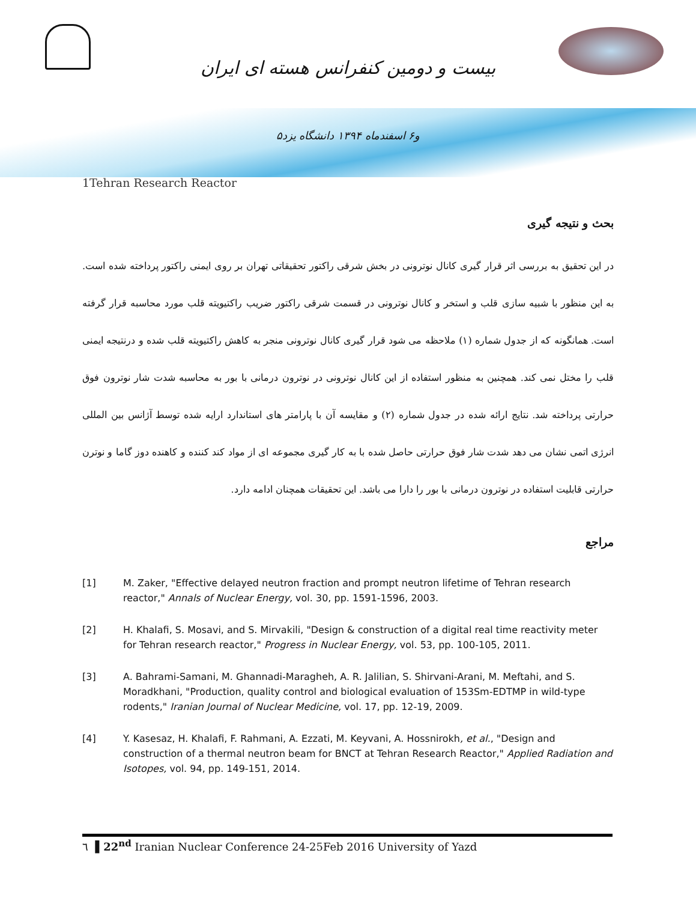بیست و دومین کنفرانس هسته ای ایران
۵و۶ اسفندماه ۱۳۹۴ دانشگاه یزد
1Tehran Research Reactor
بحث و نتیجه گیری
در این تحقیق به بررسی اثر قرار گیری کانال نوترونی در بخش شرقی راکتور تحقیقاتی تهران بر روی ایمنی راکتور پرداخته شده است. به این منظور با شبیه سازی قلب و استخر و کانال نوترونی در قسمت شرقی راکتور ضریب راکتیویته قلب مورد محاسبه قرار گرفته است. همانگونه که از جدول شماره (۱) ملاحظه می شود قرار گیری کانال نوترونی منجر به کاهش راکتیویته قلب شده و درنتیجه ایمنی قلب را مختل نمی کند. همچنین به منظور استفاده از این کانال نوترونی در نوترون درمانی با بور به محاسبه شدت شار نوترون فوق حرارتی پرداخته شد. نتایج ارائه شده در جدول شماره (۲) و مقایسه آن با پارامتر های استاندارد ارایه شده توسط آژانس بین المللی انرژی اتمی نشان می دهد شدت شار فوق حرارتی حاصل شده با به کار گیری مجموعه ای از مواد کند کننده و کاهنده دوز گاما و نوترن حرارتی قابلیت استفاده در نوترون درمانی با بور را دارا می باشد. این تحقیقات همچنان ادامه دارد.
مراجع
[1] M. Zaker, "Effective delayed neutron fraction and prompt neutron lifetime of Tehran research reactor," Annals of Nuclear Energy, vol. 30, pp. 1591-1596, 2003.
[2] H. Khalafi, S. Mosavi, and S. Mirvakili, "Design & construction of a digital real time reactivity meter for Tehran research reactor," Progress in Nuclear Energy, vol. 53, pp. 100-105, 2011.
[3] A. Bahrami-Samani, M. Ghannadi-Maragheh, A. R. Jalilian, S. Shirvani-Arani, M. Meftahi, and S. Moradkhani, "Production, quality control and biological evaluation of 153Sm-EDTMP in wild-type rodents," Iranian Journal of Nuclear Medicine, vol. 17, pp. 12-19, 2009.
[4] Y. Kasesaz, H. Khalafi, F. Rahmani, A. Ezzati, M. Keyvani, A. Hossnirokh, et al., "Design and construction of a thermal neutron beam for BNCT at Tehran Research Reactor," Applied Radiation and Isotopes, vol. 94, pp. 149-151, 2014.
٦ ▌22<sup>nd</sup> Iranian Nuclear Conference 24-25Feb 2016 University of Yazd